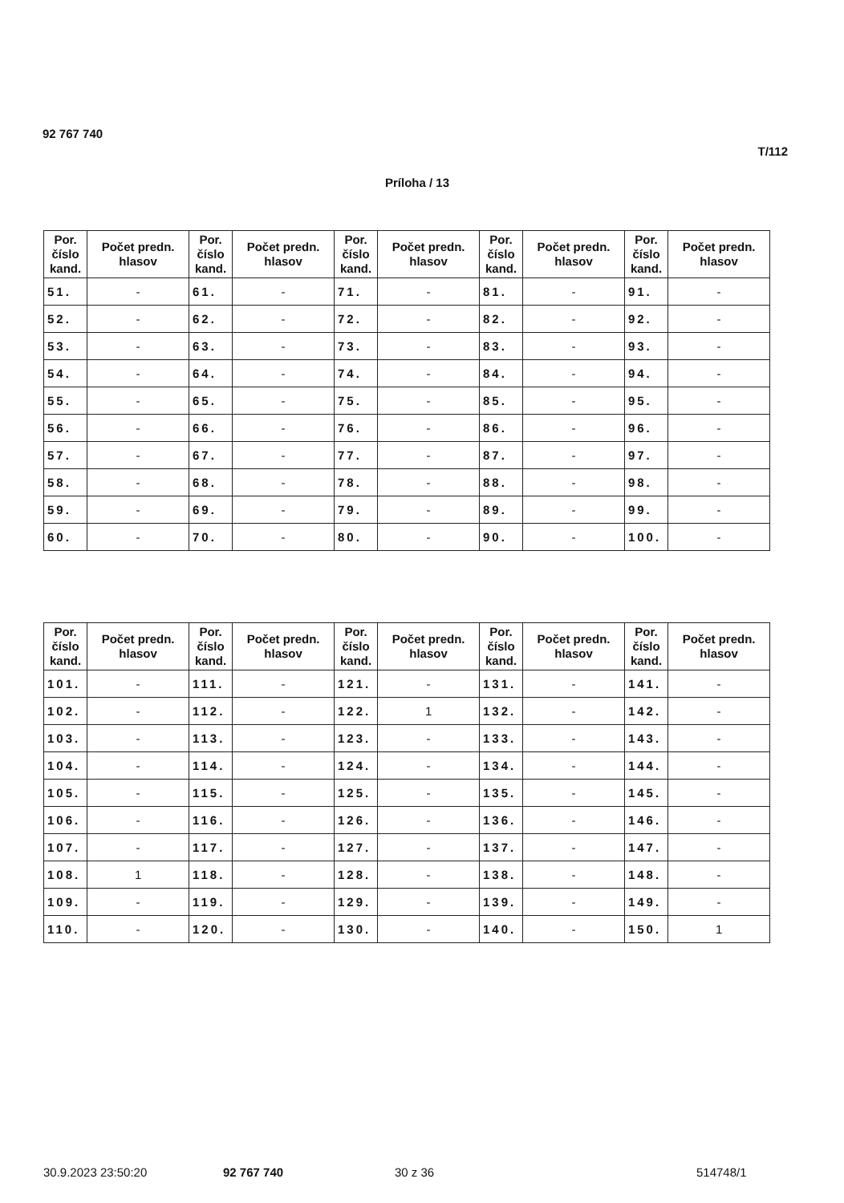92 767 740
T/112
Príloha / 13
| Por. číslo kand. | Počet predn. hlasov | Por. číslo kand. | Počet predn. hlasov | Por. číslo kand. | Počet predn. hlasov | Por. číslo kand. | Počet predn. hlasov | Por. číslo kand. | Počet predn. hlasov |
| --- | --- | --- | --- | --- | --- | --- | --- | --- | --- |
| 51. | - | 61. | - | 71. | - | 81. | - | 91. | - |
| 52. | - | 62. | - | 72. | - | 82. | - | 92. | - |
| 53. | - | 63. | - | 73. | - | 83. | - | 93. | - |
| 54. | - | 64. | - | 74. | - | 84. | - | 94. | - |
| 55. | - | 65. | - | 75. | - | 85. | - | 95. | - |
| 56. | - | 66. | - | 76. | - | 86. | - | 96. | - |
| 57. | - | 67. | - | 77. | - | 87. | - | 97. | - |
| 58. | - | 68. | - | 78. | - | 88. | - | 98. | - |
| 59. | - | 69. | - | 79. | - | 89. | - | 99. | - |
| 60. | - | 70. | - | 80. | - | 90. | - | 100. | - |
| Por. číslo kand. | Počet predn. hlasov | Por. číslo kand. | Počet predn. hlasov | Por. číslo kand. | Počet predn. hlasov | Por. číslo kand. | Počet predn. hlasov | Por. číslo kand. | Počet predn. hlasov |
| --- | --- | --- | --- | --- | --- | --- | --- | --- | --- |
| 101. | - | 111. | - | 121. | - | 131. | - | 141. | - |
| 102. | - | 112. | - | 122. | 1 | 132. | - | 142. | - |
| 103. | - | 113. | - | 123. | - | 133. | - | 143. | - |
| 104. | - | 114. | - | 124. | - | 134. | - | 144. | - |
| 105. | - | 115. | - | 125. | - | 135. | - | 145. | - |
| 106. | - | 116. | - | 126. | - | 136. | - | 146. | - |
| 107. | - | 117. | - | 127. | - | 137. | - | 147. | - |
| 108. | 1 | 118. | - | 128. | - | 138. | - | 148. | - |
| 109. | - | 119. | - | 129. | - | 139. | - | 149. | - |
| 110. | - | 120. | - | 130. | - | 140. | - | 150. | 1 |
30.9.2023 23:50:20 92 767 740 30 z 36 514748/1